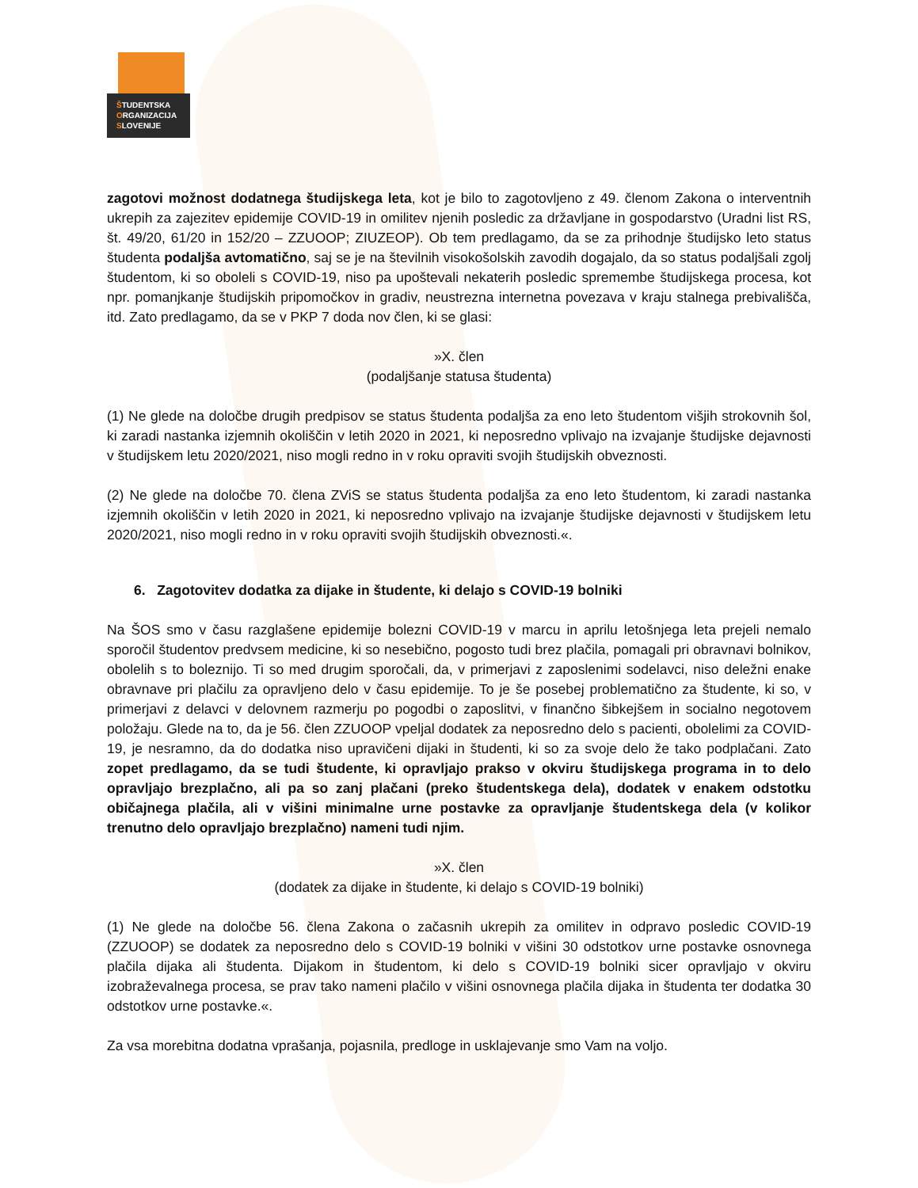ŠTUDENTSKA
ORGANIZACIJA
SLOVENIJE
zagotovi možnost dodatnega študijskega leta, kot je bilo to zagotovljeno z 49. členom Zakona o interventnih ukrepih za zajezitev epidemije COVID-19 in omilitev njenih posledic za državljane in gospodarstvo (Uradni list RS, št. 49/20, 61/20 in 152/20 – ZZUOOP; ZIUZEOP). Ob tem predlagamo, da se za prihodnje študijsko leto status študenta podaljša avtomatično, saj se je na številnih visokošolskih zavodih dogajalo, da so status podaljšali zgolj študentom, ki so oboleli s COVID-19, niso pa upoštevali nekaterih posledic spremembe študijskega procesa, kot npr. pomanjkanje študijskih pripomočkov in gradiv, neustrezna internetna povezava v kraju stalnega prebivališča, itd. Zato predlagamo, da se v PKP 7 doda nov člen, ki se glasi:
»X. člen
(podaljšanje statusa študenta)
(1) Ne glede na določbe drugih predpisov se status študenta podaljša za eno leto študentom višjih strokovnih šol, ki zaradi nastanka izjemnih okoliščin v letih 2020 in 2021, ki neposredno vplivajo na izvajanje študijske dejavnosti v študijskem letu 2020/2021, niso mogli redno in v roku opraviti svojih študijskih obveznosti.
(2) Ne glede na določbe 70. člena ZViS se status študenta podaljša za eno leto študentom, ki zaradi nastanka izjemnih okoliščin v letih 2020 in 2021, ki neposredno vplivajo na izvajanje študijske dejavnosti v študijskem letu 2020/2021, niso mogli redno in v roku opraviti svojih študijskih obveznosti.«.
6. Zagotovitev dodatka za dijake in študente, ki delajo s COVID-19 bolniki
Na ŠOS smo v času razglašene epidemije bolezni COVID-19 v marcu in aprilu letošnjega leta prejeli nemalo sporočil študentov predvsem medicine, ki so nesebično, pogosto tudi brez plačila, pomagali pri obravnavi bolnikov, obolelih s to boleznijo. Ti so med drugim sporočali, da, v primerjavi z zaposlenimi sodelavci, niso deležni enake obravnave pri plačilu za opravljeno delo v času epidemije. To je še posebej problematično za študente, ki so, v primerjavi z delavci v delovnem razmerju po pogodbi o zaposlitvi, v finančno šibkejšem in socialno negotovem položaju. Glede na to, da je 56. člen ZZUOOP vpeljal dodatek za neposredno delo s pacienti, obolelimi za COVID-19, je nesramno, da do dodatka niso upravičeni dijaki in študenti, ki so za svoje delo že tako podplačani. Zato zopet predlagamo, da se tudi študente, ki opravljajo prakso v okviru študijskega programa in to delo opravljajo brezplačno, ali pa so zanj plačani (preko študentskega dela), dodatek v enakem odstotku običajnega plačila, ali v višini minimalne urne postavke za opravljanje študentskega dela (v kolikor trenutno delo opravljajo brezplačno) nameni tudi njim.
»X. člen
(dodatek za dijake in študente, ki delajo s COVID-19 bolniki)
(1) Ne glede na določbe 56. člena Zakona o začasnih ukrepih za omilitev in odpravo posledic COVID-19 (ZZUOOP) se dodatek za neposredno delo s COVID-19 bolniki v višini 30 odstotkov urne postavke osnovnega plačila dijaka ali študenta. Dijakom in študentom, ki delo s COVID-19 bolniki sicer opravljajo v okviru izobraževalnega procesa, se prav tako nameni plačilo v višini osnovnega plačila dijaka in študenta ter dodatka 30 odstotkov urne postavke.«.
Za vsa morebitna dodatna vprašanja, pojasnila, predloge in usklajevanje smo Vam na voljo.